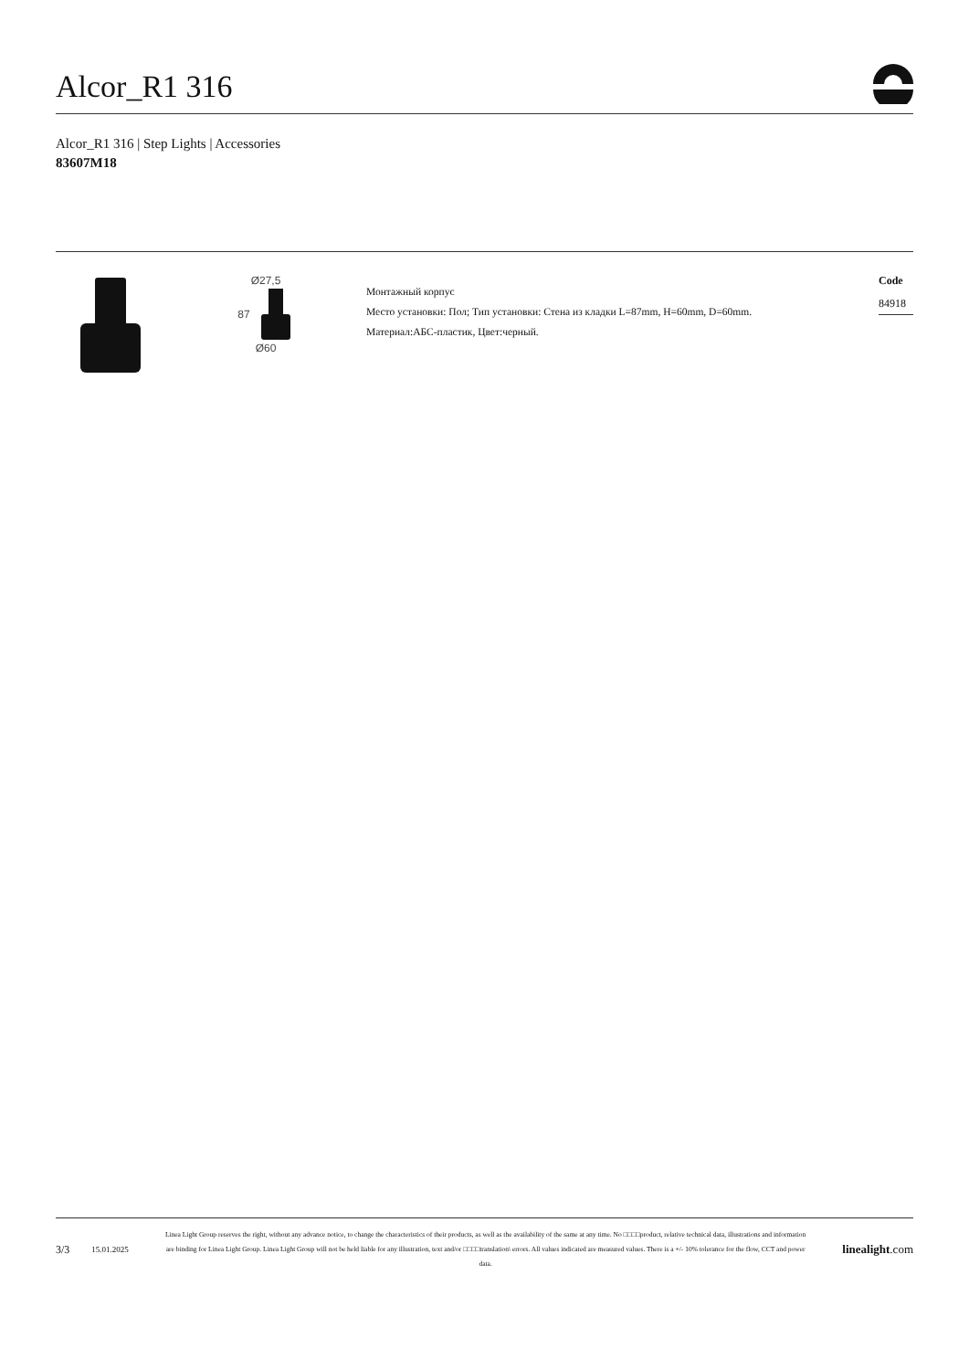Alcor_R1 316
Alcor_R1 316 | Step Lights | Accessories
83607M18
Ø27,5
87
Ø60
Монтажный корпус
Место установки: Пол; Тип установки: Стена из кладки L=87mm, H=60mm, D=60mm.
Материал:АБС-пластик, Цвет:черный.
Code
84918
3/3 15.01.2025
Linea Light Group reserves the right, without any advance notice, to change the characteristics of their products, as well as the availability of the same at any time. No □□□□product, relative technical data, illustrations and information are binding for Linea Light Group. Linea Light Group will not be held liable for any illustration, text and/or □□□□translation\ errors. All values indicated are measured values. There is a +/- 10% tolerance for the flow, CCT and power data.
linealight.com